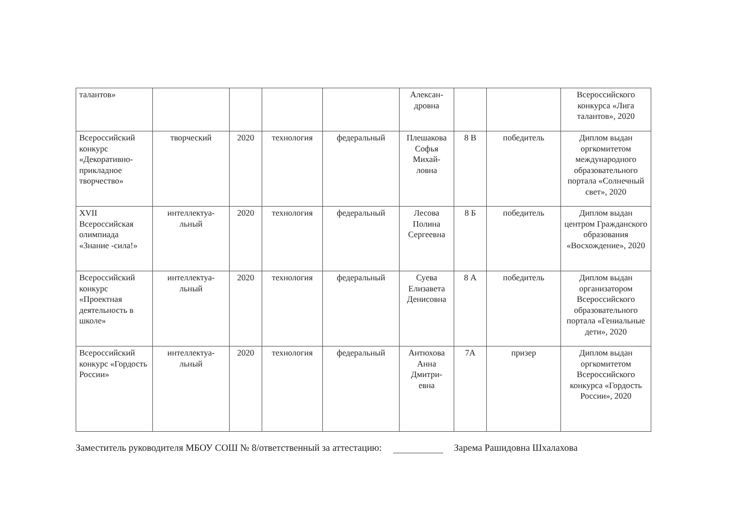| талантов» | | | | | Алексан- дровна | | | Всероссийского конкурса «Лига талантов», 2020 |
| Всероссийский конкурс «Декоративно-прикладное творчество» | творческий | 2020 | технология | федеральный | Плешакова Софья Михай- ловна | 8 В | победитель | Диплом выдан оргкомитетом международного образовательного портала «Солнечный свет», 2020 |
| XVII Всероссийская олимпиада «Знание -сила!» | интеллектуа- льный | 2020 | технология | федеральный | Лесова Полина Сергеевна | 8 Б | победитель | Диплом выдан центром Гражданского образования «Восхождение», 2020 |
| Всероссийский конкурс «Проектная деятельность в школе» | интеллектуа- льный | 2020 | технология | федеральный | Суева Елизавета Денисовна | 8 А | победитель | Диплом выдан организатором Всероссийского образовательного портала «Гениальные дети», 2020 |
| Всероссийский конкурс «Гордость России» | интеллектуа- льный | 2020 | технология | федеральный | Антюхова Анна Дмитри- евна | 7А | призер | Диплом выдан оргкомитетом Всероссийского конкурса «Гордость России», 2020 |
Заместитель руководителя МБОУ СОШ № 8/ответственный за аттестацию: Зарема Рашидовна Шхалахова